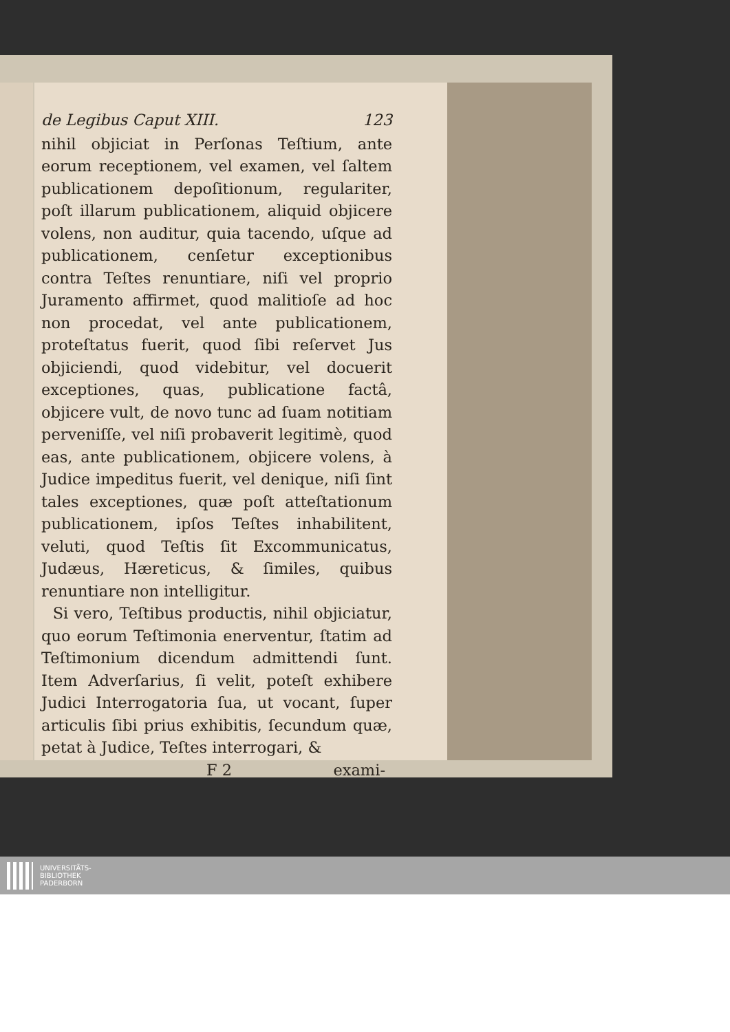de Legibus Caput XIII. 123
nihil objiciat in Perſonas Teſtium, ante eorum receptionem, vel examen, vel ſaltem publicationem depoſitionum, regulariter, poſt illarum publicationem, aliquid objicere volens, non auditur, quia tacendo, uſque ad publicationem, cenſetur exceptionibus contra Teſtes renuntiare, niſi vel proprio Juramento affirmet, quod malitioſe ad hoc non procedat, vel ante publicationem, proteſtatus fuerit, quod ſibi reſervet Jus objiciendi, quod videbitur, vel docuerit exceptiones, quas, publicatione factâ, objicere vult, de novo tunc ad ſuam notitiam perveniſſe, vel niſi probaverit legitimè, quod eas, ante publicationem, objicere volens, à Judice impeditus fuerit, vel denique, niſi ſint tales exceptiones, quæ poſt atteſtationum publicationem, ipſos Teſtes inhabilitent, veluti, quod Teſtis ſit Excommunicatus, Judæus, Hæreticus, & ſimiles, quibus renuntiare non intelligitur.
Si vero, Teſtibus productis, nihil objiciatur, quo eorum Teſtimonia enerventur, ſtatim ad Teſtimonium dicendum admittendi ſunt. Item Adverſarius, ſi velit, poteſt exhibere Judici Interrogatoria ſua, ut vocant, ſuper articulis ſibi prius exhibitis, ſecundum quæ, petat à Judice, Teſtes interrogari, &
F 2 exami-
UNIVERSITÄTS-
BIBLIOTHEK
PADERBORN